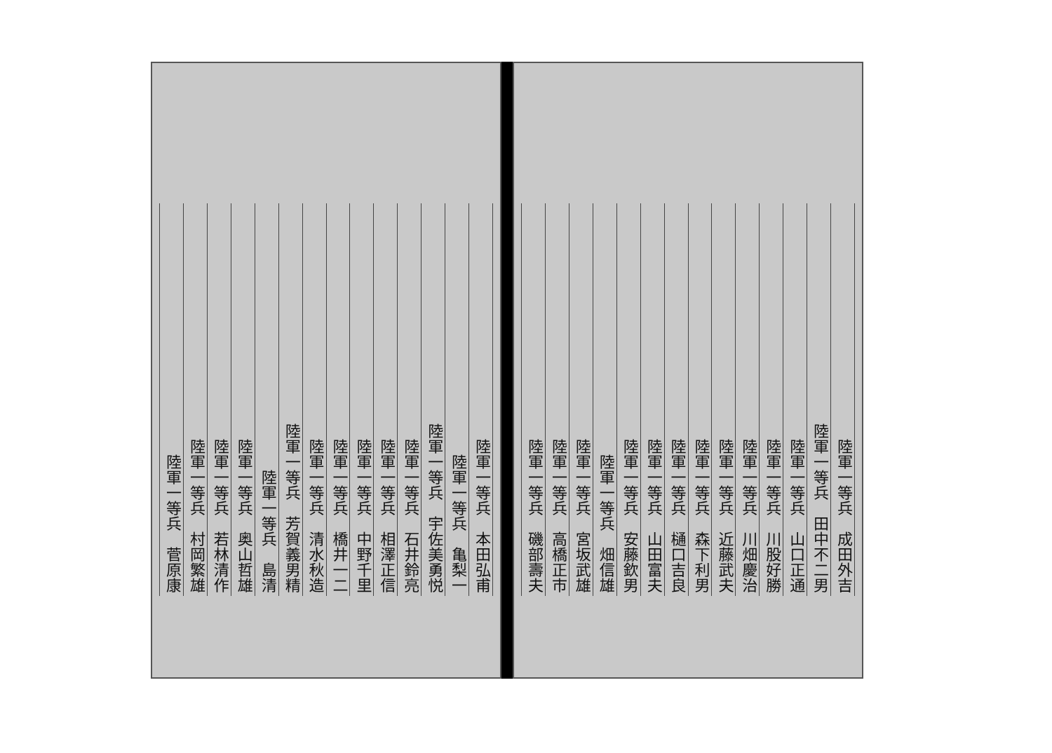| 陸軍一等兵 本田弘甫 | 陸軍一等兵 亀梨一 | 陸軍一等兵 宇佐美勇悦 | 陸軍一等兵 石井鈴亮 | 陸軍一等兵 相澤正信 | 陸軍一等兵 中野千里 | 陸軍一等兵 橋井一二 | 陸軍一等兵 清水秋造 | 陸軍一等兵 芳賀義男精 | 陸軍一等兵 島清 | 陸軍一等兵 奥山哲雄 | 陸軍一等兵 若林清作 | 陸軍一等兵 村岡繁雄 | 陸軍一等兵 菅原康 |
| 陸軍一等兵 成田外吉 | 陸軍一等兵 田中不二男 | 陸軍一等兵 山口正通 | 陸軍一等兵 川股好勝 | 陸軍一等兵 川畑慶治 | 陸軍一等兵 近藤武夫 | 陸軍一等兵 森下利男 | 陸軍一等兵 樋口吉良 | 陸軍一等兵 山田富夫 | 陸軍一等兵 安藤欽男 | 陸軍一等兵 畑信雄 | 陸軍一等兵 宮坂武雄 | 陸軍一等兵 高橋正市 | 陸軍一等兵 磯部壽夫 |